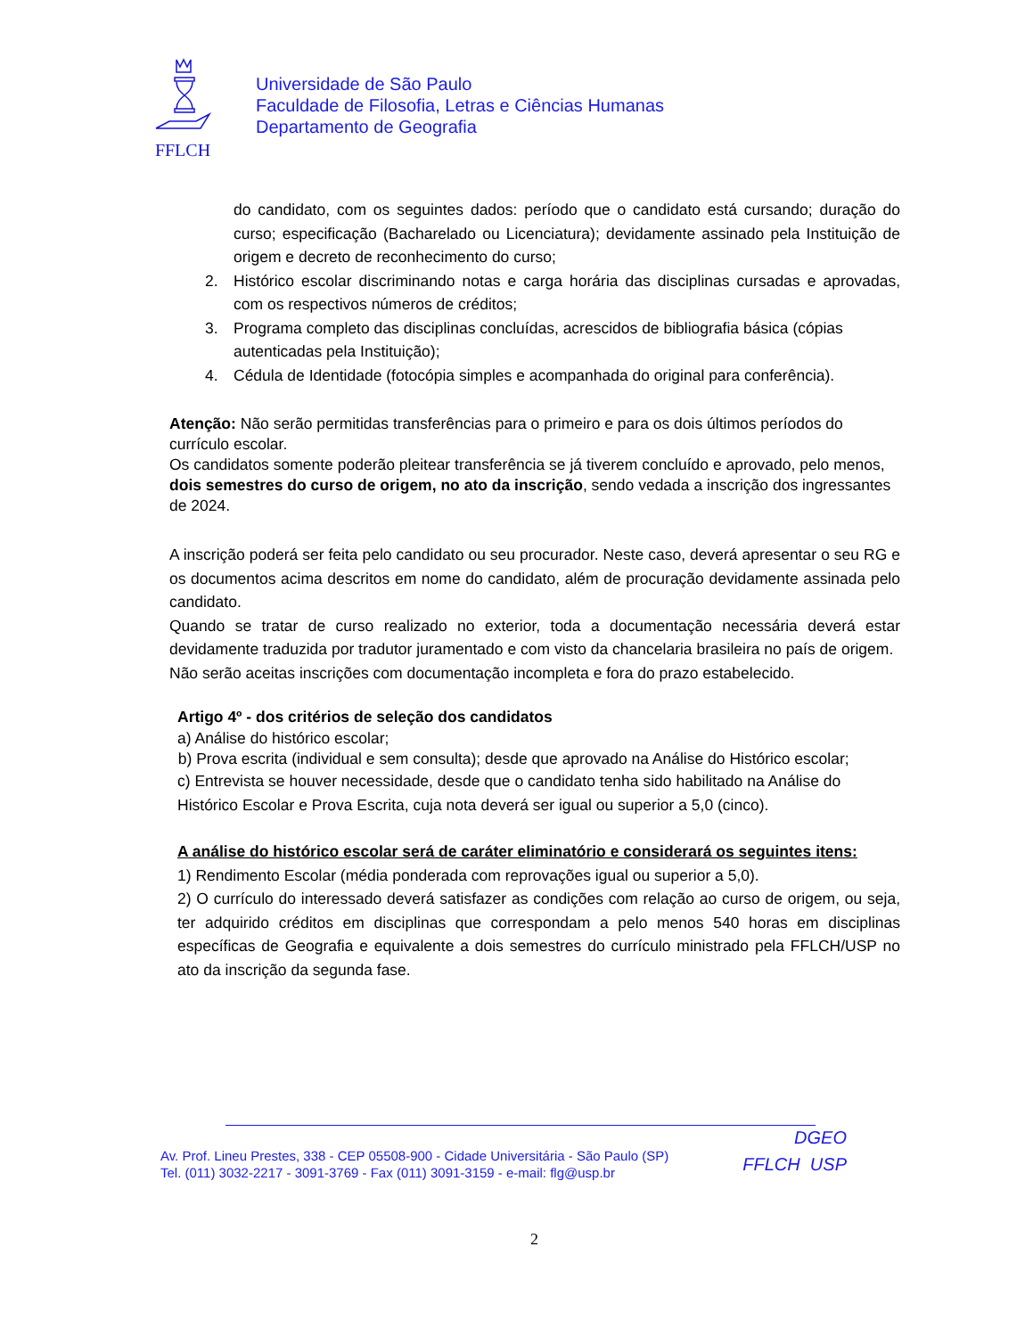FFLCH
Universidade de São Paulo
Faculdade de Filosofia, Letras e Ciências Humanas
Departamento de Geografia
do candidato, com os seguintes dados: período que o candidato está cursando; duração do curso; especificação (Bacharelado ou Licenciatura); devidamente assinado pela Instituição de origem e decreto de reconhecimento do curso;
2. Histórico escolar discriminando notas e carga horária das disciplinas cursadas e aprovadas, com os respectivos números de créditos;
3. Programa completo das disciplinas concluídas, acrescidos de bibliografia básica (cópias autenticadas pela Instituição);
4. Cédula de Identidade (fotocópia simples e acompanhada do original para conferência).
Atenção: Não serão permitidas transferências para o primeiro e para os dois últimos períodos do currículo escolar.
Os candidatos somente poderão pleitear transferência se já tiverem concluído e aprovado, pelo menos, dois semestres do curso de origem, no ato da inscrição, sendo vedada a inscrição dos ingressantes de 2024.
A inscrição poderá ser feita pelo candidato ou seu procurador. Neste caso, deverá apresentar o seu RG e os documentos acima descritos em nome do candidato, além de procuração devidamente assinada pelo candidato.
Quando se tratar de curso realizado no exterior, toda a documentação necessária deverá estar devidamente traduzida por tradutor juramentado e com visto da chancelaria brasileira no país de origem.
Não serão aceitas inscrições com documentação incompleta e fora do prazo estabelecido.
Artigo 4º - dos critérios de seleção dos candidatos
a) Análise do histórico escolar;
b) Prova escrita (individual e sem consulta); desde que aprovado na Análise do Histórico escolar;
c) Entrevista se houver necessidade, desde que o candidato tenha sido habilitado na Análise do Histórico Escolar e Prova Escrita, cuja nota deverá ser igual ou superior a 5,0 (cinco).
A análise do histórico escolar será de caráter eliminatório e considerará os seguintes itens:
1) Rendimento Escolar (média ponderada com reprovações igual ou superior a 5,0).
2) O currículo do interessado deverá satisfazer as condições com relação ao curso de origem, ou seja, ter adquirido créditos em disciplinas que correspondam a pelo menos 540 horas em disciplinas específicas de Geografia e equivalente a dois semestres do currículo ministrado pela FFLCH/USP no ato da inscrição da segunda fase.
Av. Prof. Lineu Prestes, 338 - CEP 05508-900 - Cidade Universitária - São Paulo (SP)
Tel. (011) 3032-2217 - 3091-3769 - Fax (011) 3091-3159 - e-mail: flg@usp.br
DGEO
FFLCH USP
2